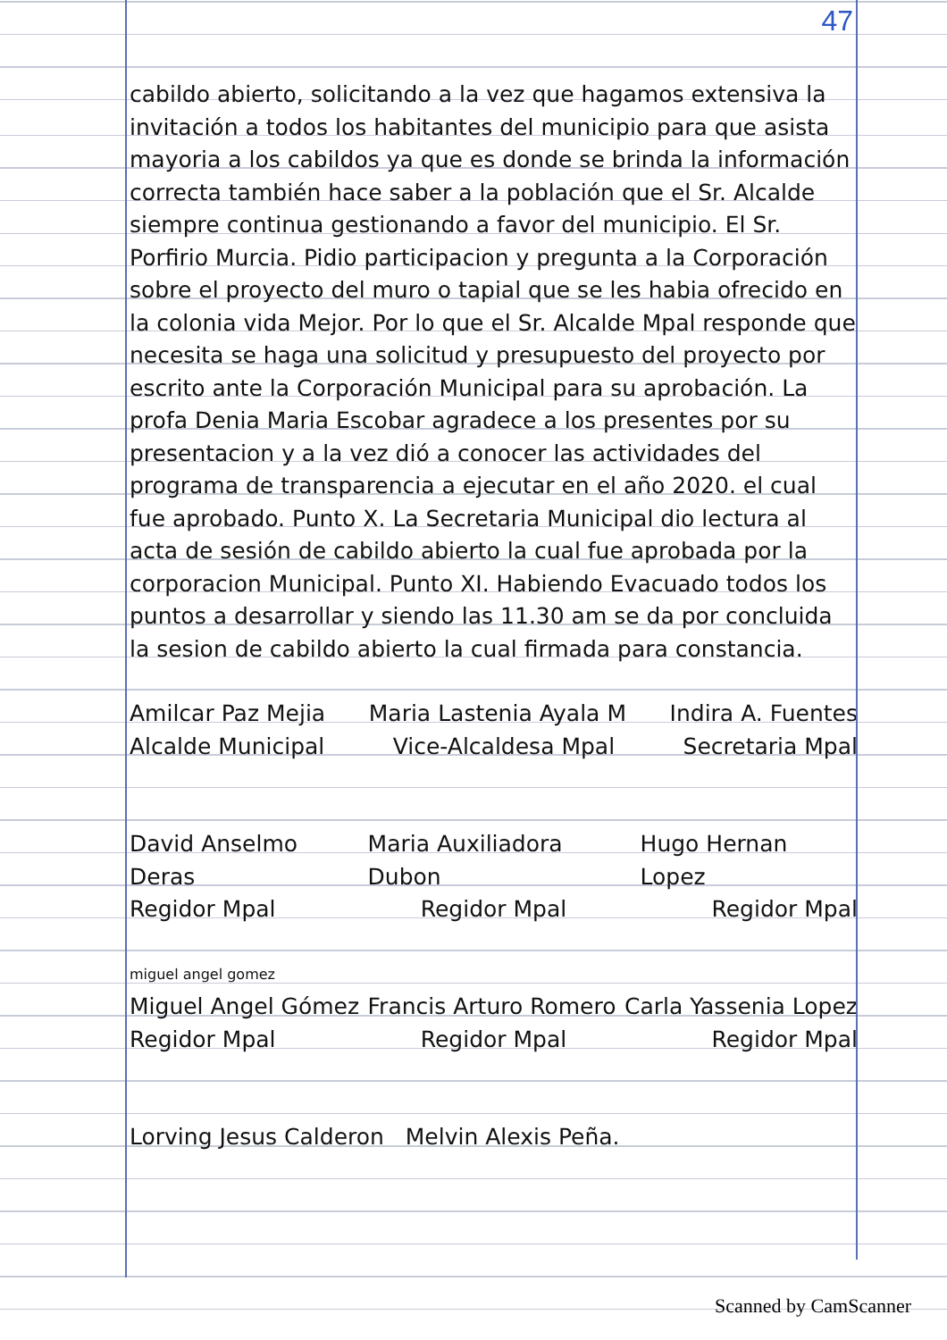47
cabildo abierto, solicitando a la vez que hagamos extensiva la invitación a todos los habitantes del municipio para que asista mayoria a los cabildos ya que es donde se brinda la información correcta también hace saber a la población que el Sr. Alcalde siempre continua gestionando a favor del municipio. El Sr. Porfirio Murcia. Pidio participacion y pregunta a la Corporación sobre el proyecto del muro o tapial que se les habia ofrecido en la colonia vida Mejor. Por lo que el Sr. Alcalde Mpal responde que necesita se haga una solicitud y presupuesto del proyecto por escrito ante la Corporación Municipal para su aprobación. La profa Denia Maria Escobar agradece a los presentes por su presentacion y a la vez dió a conocer las actividades del programa de transparencia a ejecutar en el año 2020. el cual fue aprobado. Punto X. La Secretaria Municipal dio lectura al acta de sesión de cabildo abierto la cual fue aprobada por la corporacion Municipal. Punto XI. Habiendo Evacuado todos los puntos a desarrollar y siendo las 11.30 am se da por concluida la sesion de cabildo abierto la cual firmada para constancia.
Amilcar Paz Mejia Maria Lastenia Ayala M Indira A. Fuentes
Alcalde Municipal Vice-Alcaldesa Mpal Secretaria Mpal
David Anselmo Deras Maria Auxiliadora Dubon Hugo Hernan Lopez
Regidor Mpal Regidor Mpal Regidor Mpal
miguel angel gomez
Miguel Angel Gómez Francis Arturo Romero Carla Yassenia Lopez
Regidor Mpal Regidor Mpal Regidor Mpal
Lorving Jesus Calderon Melvin Alexis Peña.
Scanned by CamScanner